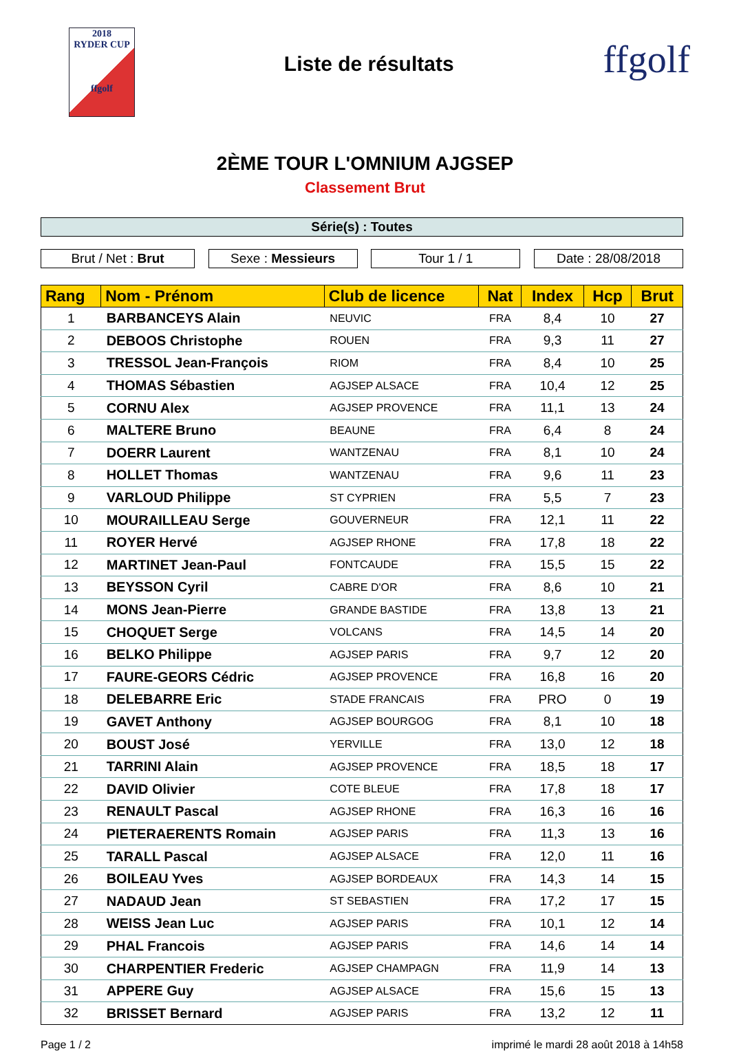2018
RYDER CUP
ffgolf
Liste de résultats
ffgolf
2ÈME TOUR L'OMNIUM AJGSEP
Classement Brut
Série(s) : Toutes
Brut / Net : Brut Sexe : Messieurs Tour 1 / 1 Date : 28/08/2018
| Rang | Nom - Prénom | Club de licence | Nat | Index | Hcp | Brut |
| --- | --- | --- | --- | --- | --- | --- |
| 1 | BARBANCEYS Alain | NEUVIC | FRA | 8,4 | 10 | 27 |
| 2 | DEBOOS Christophe | ROUEN | FRA | 9,3 | 11 | 27 |
| 3 | TRESSOL Jean-François | RIOM | FRA | 8,4 | 10 | 25 |
| 4 | THOMAS Sébastien | AGJSEP ALSACE | FRA | 10,4 | 12 | 25 |
| 5 | CORNU Alex | AGJSEP PROVENCE | FRA | 11,1 | 13 | 24 |
| 6 | MALTERE Bruno | BEAUNE | FRA | 6,4 | 8 | 24 |
| 7 | DOERR Laurent | WANTZENAU | FRA | 8,1 | 10 | 24 |
| 8 | HOLLET Thomas | WANTZENAU | FRA | 9,6 | 11 | 23 |
| 9 | VARLOUD Philippe | ST CYPRIEN | FRA | 5,5 | 7 | 23 |
| 10 | MOURAILLEAU Serge | GOUVERNEUR | FRA | 12,1 | 11 | 22 |
| 11 | ROYER Hervé | AGJSEP RHONE | FRA | 17,8 | 18 | 22 |
| 12 | MARTINET Jean-Paul | FONTCAUDE | FRA | 15,5 | 15 | 22 |
| 13 | BEYSSON Cyril | CABRE D'OR | FRA | 8,6 | 10 | 21 |
| 14 | MONS Jean-Pierre | GRANDE BASTIDE | FRA | 13,8 | 13 | 21 |
| 15 | CHOQUET Serge | VOLCANS | FRA | 14,5 | 14 | 20 |
| 16 | BELKO Philippe | AGJSEP PARIS | FRA | 9,7 | 12 | 20 |
| 17 | FAURE-GEORS Cédric | AGJSEP PROVENCE | FRA | 16,8 | 16 | 20 |
| 18 | DELEBARRE Eric | STADE FRANCAIS | FRA | PRO | 0 | 19 |
| 19 | GAVET Anthony | AGJSEP BOURGOG | FRA | 8,1 | 10 | 18 |
| 20 | BOUST José | YERVILLE | FRA | 13,0 | 12 | 18 |
| 21 | TARRINI Alain | AGJSEP PROVENCE | FRA | 18,5 | 18 | 17 |
| 22 | DAVID Olivier | COTE BLEUE | FRA | 17,8 | 18 | 17 |
| 23 | RENAULT Pascal | AGJSEP RHONE | FRA | 16,3 | 16 | 16 |
| 24 | PIETERAERENTS Romain | AGJSEP PARIS | FRA | 11,3 | 13 | 16 |
| 25 | TARALL Pascal | AGJSEP ALSACE | FRA | 12,0 | 11 | 16 |
| 26 | BOILEAU Yves | AGJSEP BORDEAUX | FRA | 14,3 | 14 | 15 |
| 27 | NADAUD Jean | ST SEBASTIEN | FRA | 17,2 | 17 | 15 |
| 28 | WEISS Jean Luc | AGJSEP PARIS | FRA | 10,1 | 12 | 14 |
| 29 | PHAL Francois | AGJSEP PARIS | FRA | 14,6 | 14 | 14 |
| 30 | CHARPENTIER Frederic | AGJSEP CHAMPAGN | FRA | 11,9 | 14 | 13 |
| 31 | APPERE Guy | AGJSEP ALSACE | FRA | 15,6 | 15 | 13 |
| 32 | BRISSET Bernard | AGJSEP PARIS | FRA | 13,2 | 12 | 11 |
Page 1 / 2 imprimé le mardi 28 août 2018 à 14h58